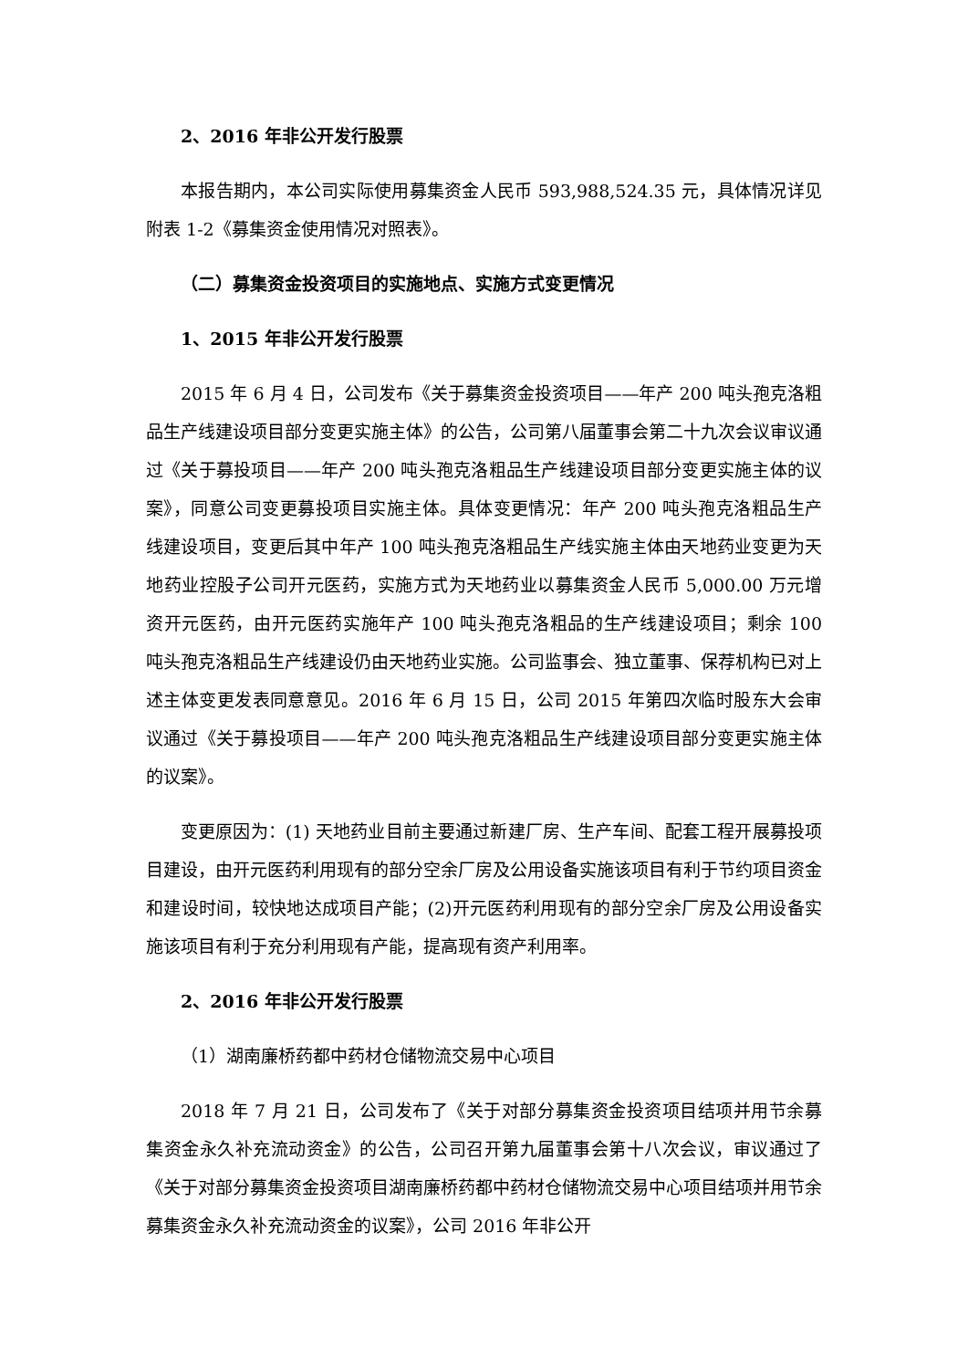2、2016 年非公开发行股票
本报告期内，本公司实际使用募集资金人民币 593,988,524.35 元，具体情况详见附表 1-2《募集资金使用情况对照表》。
（二）募集资金投资项目的实施地点、实施方式变更情况
1、2015 年非公开发行股票
2015 年 6 月 4 日，公司发布《关于募集资金投资项目——年产 200 吨头孢克洛粗品生产线建设项目部分变更实施主体》的公告，公司第八届董事会第二十九次会议审议通过《关于募投项目——年产 200 吨头孢克洛粗品生产线建设项目部分变更实施主体的议案》，同意公司变更募投项目实施主体。具体变更情况：年产 200 吨头孢克洛粗品生产线建设项目，变更后其中年产 100 吨头孢克洛粗品生产线实施主体由天地药业变更为天地药业控股子公司开元医药，实施方式为天地药业以募集资金人民币 5,000.00 万元增资开元医药，由开元医药实施年产 100 吨头孢克洛粗品的生产线建设项目；剩余 100 吨头孢克洛粗品生产线建设仍由天地药业实施。公司监事会、独立董事、保荐机构已对上述主体变更发表同意意见。2016 年 6 月 15 日，公司 2015 年第四次临时股东大会审议通过《关于募投项目——年产 200 吨头孢克洛粗品生产线建设项目部分变更实施主体的议案》。
变更原因为：(1) 天地药业目前主要通过新建厂房、生产车间、配套工程开展募投项目建设，由开元医药利用现有的部分空余厂房及公用设备实施该项目有利于节约项目资金和建设时间，较快地达成项目产能；(2)开元医药利用现有的部分空余厂房及公用设备实施该项目有利于充分利用现有产能，提高现有资产利用率。
2、2016 年非公开发行股票
（1）湖南廉桥药都中药材仓储物流交易中心项目
2018 年 7 月 21 日，公司发布了《关于对部分募集资金投资项目结项并用节余募集资金永久补充流动资金》的公告，公司召开第九届董事会第十八次会议，审议通过了《关于对部分募集资金投资项目湖南廉桥药都中药材仓储物流交易中心项目结项并用节余募集资金永久补充流动资金的议案》，公司 2016 年非公开